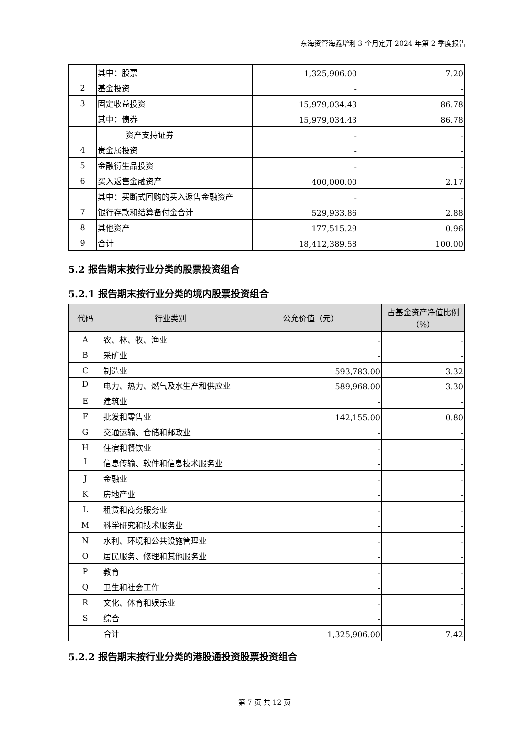东海资管海鑫增利 3 个月定开 2024 年第 2 季度报告
| | 其中：股票 | 1,325,906.00 | 7.20 |
| 2 | 基金投资 | - | - |
| 3 | 固定收益投资 | 15,979,034.43 | 86.78 |
| | 其中：债券 | 15,979,034.43 | 86.78 |
| | 资产支持证券 | - | - |
| 4 | 贵金属投资 | - | - |
| 5 | 金融衍生品投资 | - | - |
| 6 | 买入返售金融资产 | 400,000.00 | 2.17 |
| | 其中：买断式回购的买入返售金融资产 | - | - |
| 7 | 银行存款和结算备付金合计 | 529,933.86 | 2.88 |
| 8 | 其他资产 | 177,515.29 | 0.96 |
| 9 | 合计 | 18,412,389.58 | 100.00 |
5.2 报告期末按行业分类的股票投资组合
5.2.1 报告期末按行业分类的境内股票投资组合
| 代码 | 行业类别 | 公允价值（元） | 占基金资产净值比例（%） |
| --- | --- | --- | --- |
| A | 农、林、牧、渔业 | - | - |
| B | 采矿业 | - | - |
| C | 制造业 | 593,783.00 | 3.32 |
| D | 电力、热力、燃气及水生产和供应业 | 589,968.00 | 3.30 |
| E | 建筑业 | - | - |
| F | 批发和零售业 | 142,155.00 | 0.80 |
| G | 交通运输、仓储和邮政业 | - | - |
| H | 住宿和餐饮业 | - | - |
| I | 信息传输、软件和信息技术服务业 | - | - |
| J | 金融业 | - | - |
| K | 房地产业 | - | - |
| L | 租赁和商务服务业 | - | - |
| M | 科学研究和技术服务业 | - | - |
| N | 水利、环境和公共设施管理业 | - | - |
| O | 居民服务、修理和其他服务业 | - | - |
| P | 教育 | - | - |
| Q | 卫生和社会工作 | - | - |
| R | 文化、体育和娱乐业 | - | - |
| S | 综合 | - | - |
| | 合计 | 1,325,906.00 | 7.42 |
5.2.2 报告期末按行业分类的港股通投资股票投资组合
第 7 页 共 12 页